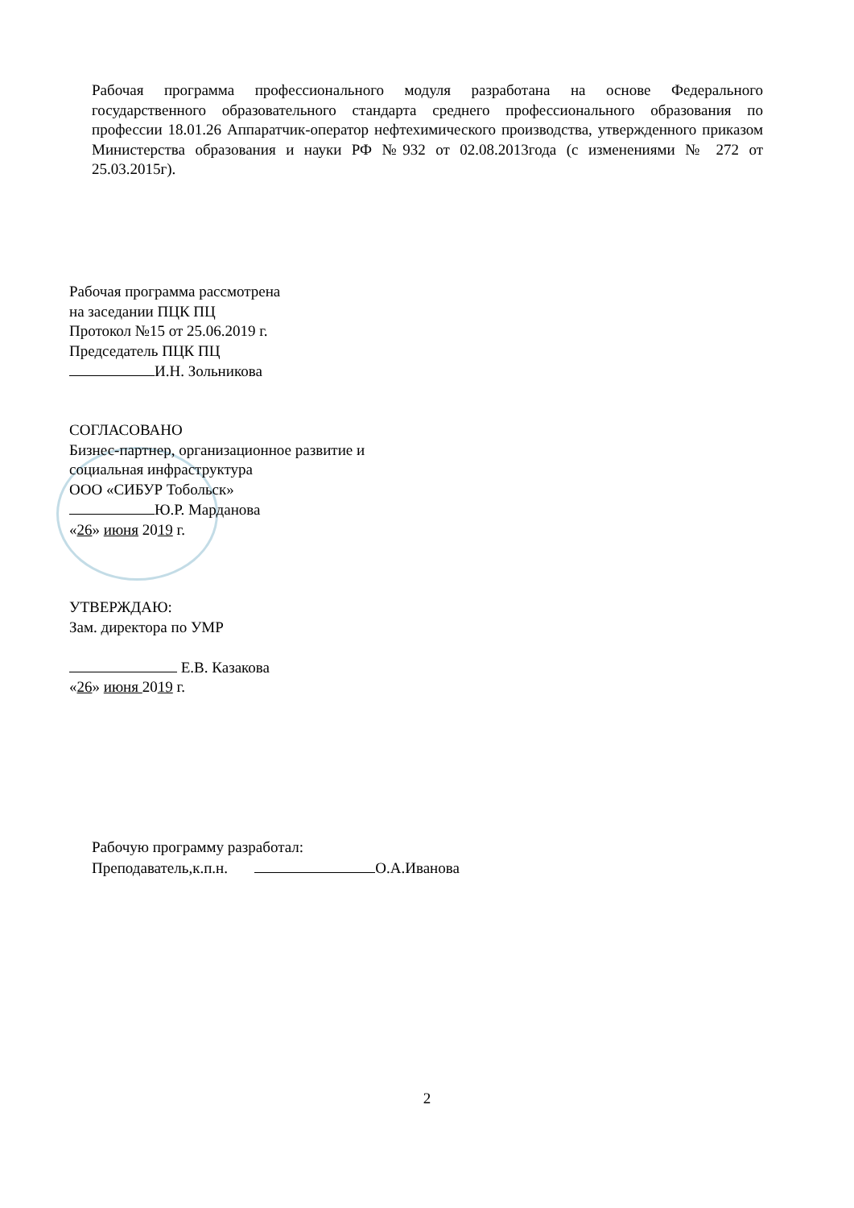Рабочая программа профессионального модуля разработана на основе Федерального государственного образовательного стандарта среднего профессионального образования по профессии 18.01.26 Аппаратчик-оператор нефтехимического производства, утвержденного приказом Министерства образования и науки РФ №932 от 02.08.2013года (с изменениями № 272 от 25.03.2015г).
Рабочая программа рассмотрена
на заседании ПЦК ПЦ
Протокол №15 от 25.06.2019 г.
Председатель ПЦК ПЦ
И.Н. Зольникова
СОГЛАСОВАНО
Бизнес-партнер, организационное развитие и
социальная инфраструктура
ООО «СИБУР Тобольск»
Ю.Р. Марданова
«26» июня 2019 г.
УТВЕРЖДАЮ:
Зам. директора по УМР
Е.В. Казакова
«26» июня 2019 г.
Рабочую программу разработал:
Преподаватель,к.п.н. О.А.Иванова
2